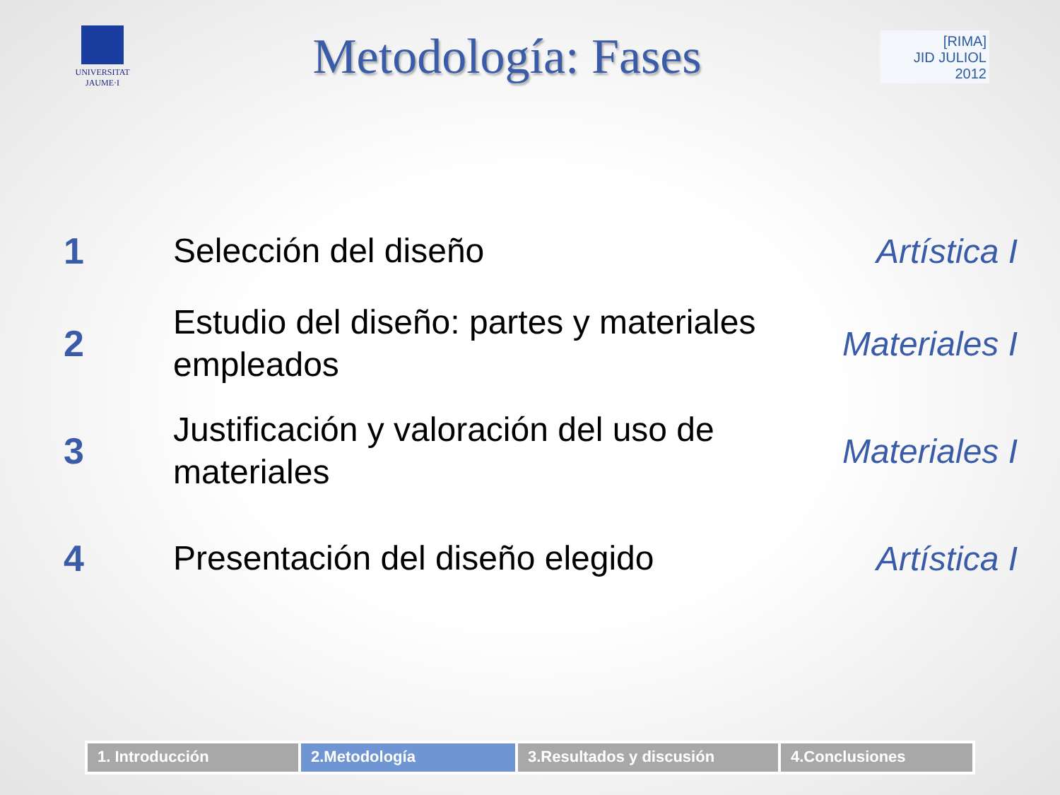UNIVERSITAT
JAUME·I
Metodología: Fases
[RIMA]
JID JULIOL 2012
1
Selección del diseño
Artística I
2
Estudio del diseño: partes y materiales empleados
Materiales I
3
Justificación y valoración del uso de materiales
Materiales I
4
Presentación del diseño elegido
Artística I
1. Introducción 2.Metodología 3.Resultados y discusión 4.Conclusiones